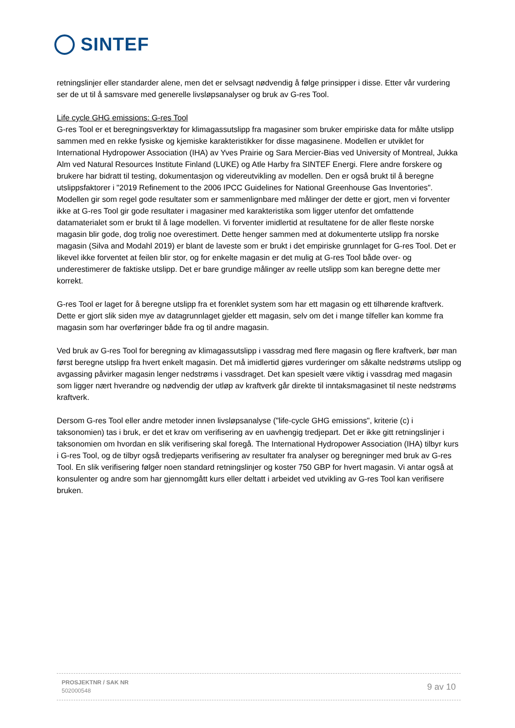SINTEF
retningslinjer eller standarder alene, men det er selvsagt nødvendig å følge prinsipper i disse. Etter vår vurdering ser de ut til å samsvare med generelle livsløpsanalyser og bruk av G-res Tool.
Life cycle GHG emissions: G-res Tool
G-res Tool er et beregningsverktøy for klimagassutslipp fra magasiner som bruker empiriske data for målte utslipp sammen med en rekke fysiske og kjemiske karakteristikker for disse magasinene. Modellen er utviklet for International Hydropower Association (IHA) av Yves Prairie og Sara Mercier-Bias ved University of Montreal, Jukka Alm ved Natural Resources Institute Finland (LUKE) og Atle Harby fra SINTEF Energi. Flere andre forskere og brukere har bidratt til testing, dokumentasjon og videreutvikling av modellen. Den er også brukt til å beregne utslippsfaktorer i "2019 Refinement to the 2006 IPCC Guidelines for National Greenhouse Gas Inventories". Modellen gir som regel gode resultater som er sammenlignbare med målinger der dette er gjort, men vi forventer ikke at G-res Tool gir gode resultater i magasiner med karakteristika som ligger utenfor det omfattende datamaterialet som er brukt til å lage modellen. Vi forventer imidlertid at resultatene for de aller fleste norske magasin blir gode, dog trolig noe overestimert. Dette henger sammen med at dokumenterte utslipp fra norske magasin (Silva and Modahl 2019) er blant de laveste som er brukt i det empiriske grunnlaget for G-res Tool. Det er likevel ikke forventet at feilen blir stor, og for enkelte magasin er det mulig at G-res Tool både over- og underestimerer de faktiske utslipp. Det er bare grundige målinger av reelle utslipp som kan beregne dette mer korrekt.
G-res Tool er laget for å beregne utslipp fra et forenklet system som har ett magasin og ett tilhørende kraftverk. Dette er gjort slik siden mye av datagrunnlaget gjelder ett magasin, selv om det i mange tilfeller kan komme fra magasin som har overføringer både fra og til andre magasin.
Ved bruk av G-res Tool for beregning av klimagassutslipp i vassdrag med flere magasin og flere kraftverk, bør man først beregne utslipp fra hvert enkelt magasin. Det må imidlertid gjøres vurderinger om såkalte nedstrøms utslipp og avgassing påvirker magasin lenger nedstrøms i vassdraget. Det kan spesielt være viktig i vassdrag med magasin som ligger nært hverandre og nødvendig der utløp av kraftverk går direkte til inntaksmagasinet til neste nedstrøms kraftverk.
Dersom G-res Tool eller andre metoder innen livsløpsanalyse ("life-cycle GHG emissions", kriterie (c) i taksonomien) tas i bruk, er det et krav om verifisering av en uavhengig tredjepart. Det er ikke gitt retningslinjer i taksonomien om hvordan en slik verifisering skal foregå. The International Hydropower Association (IHA) tilbyr kurs i G-res Tool, og de tilbyr også tredjeparts verifisering av resultater fra analyser og beregninger med bruk av G-res Tool. En slik verifisering følger noen standard retningslinjer og koster 750 GBP for hvert magasin. Vi antar også at konsulenter og andre som har gjennomgått kurs eller deltatt i arbeidet ved utvikling av G-res Tool kan verifisere bruken.
PROSJEKTNR / SAK NR
502000548
9 av 10